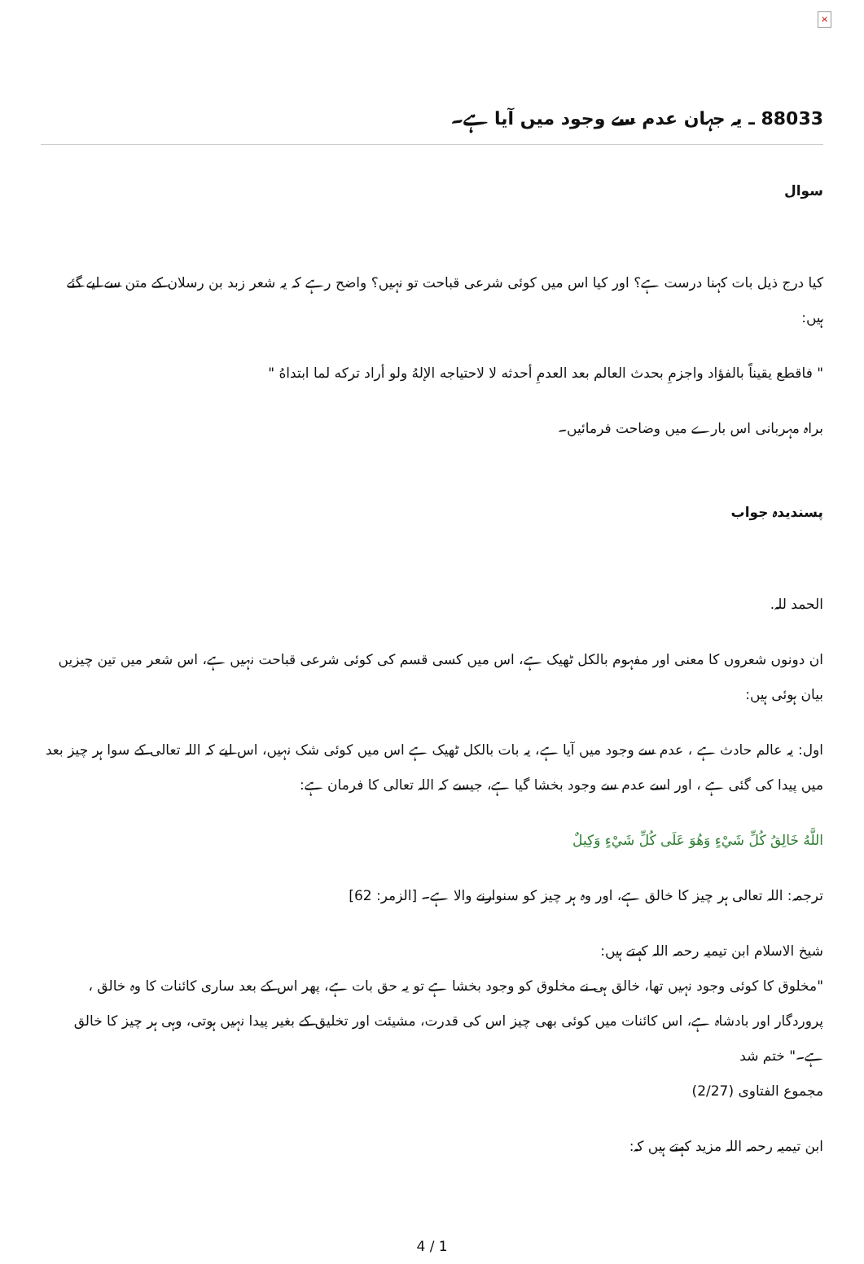×
88033 ـ يہ جہان عدم سے وجود ميں آيا ہے۔
سوال
كيا درج ذيل بات كہنا درست ہے؟ اور كيا اس ميں كوئى شرعى قباحت تو نہيں؟ واضح رہے كہ يہ شعر زبد بن رسلان كے متن سے ليے گئے ہيں:
" فاقطع يقيناً بالفؤاد واجزمِ بحدث العالم بعد العدمِ أحدثه لا لاحتياجه الإلهُ ولو أراد تركه لما ابتداهُ "
براہ مہربانى اس بارے ميں وضاحت فرمائيں۔
پسنديدہ جواب
الحمد للہ.
ان دونوں شعروں كا معنى اور مفہوم بالكل ٹھيک ہے، اس ميں كسى قسم كى كوئى شرعى قباحت نہيں ہے، اس شعر ميں تين چيزيں بيان ہوئى ہيں:
اول: يہ عالم حادث ہے ، عدم سے وجود ميں آيا ہے، يہ بات بالكل ٹھيک ہے اس ميں كوئى شک نہيں، اس ليے كہ اللہ تعالى كے سوا ہر چيز بعد ميں پيدا كى گئى ہے ، اور اسے عدم سے وجود بخشا گيا ہے، جيسے كہ اللہ تعالى كا فرمان ہے:
اللَّهُ خَالِقُ كُلِّ شَيْءٍ وَهُوَ عَلَى كُلِّ شَيْءٍ وَكِيلٌ
ترجمہ: اللہ تعالى ہر چيز كا خالق ہے، اور وہ ہر چيز كو سنوارنے والا ہے۔ [الزمر: 62]
شيخ الاسلام ابن تيميہ رحمہ اللہ كہتے ہيں:
"مخلوق كا كوئى وجود نہيں تھا، خالق ہى نے مخلوق كو وجود بخشا ہے تو يہ حق بات ہے، پھر اس كے بعد سارى كائنات كا وہ خالق ، پروردگار اور بادشاہ ہے، اس كائنات ميں كوئى بھى چيز اس كى قدرت، مشيئت اور تخليق كے بغير پيدا نہيں ہوتى، وہى ہر چيز كا خالق ہے۔" ختم شد
مجموع الفتاوى (2/27)
ابن تيميہ رحمہ اللہ مزيد كہتے ہيں كہ:
4 / 1